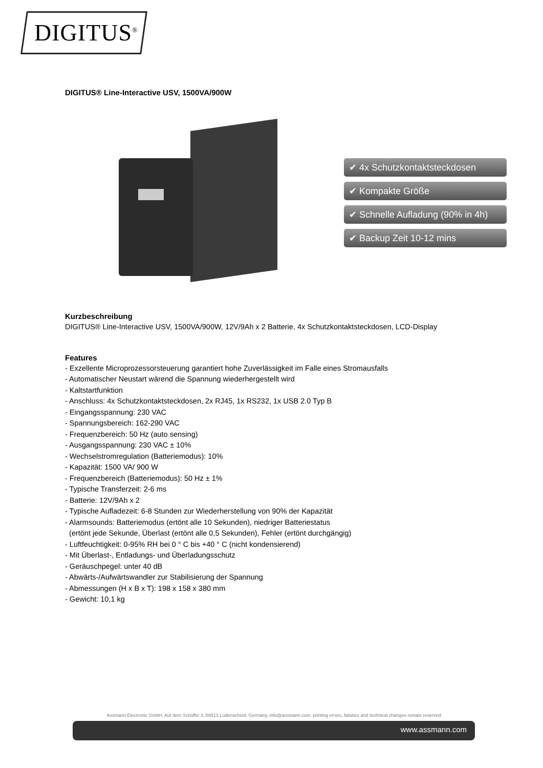DIGITUS<sup>®</sup>
DIGITUS® Line-Interactive USV, 1500VA/900W
✔ 4x Schutzkontaktsteckdosen
✔ Kompakte Größe
✔ Schnelle Aufladung (90% in 4h)
✔ Backup Zeit 10-12 mins
Kurzbeschreibung
DIGITUS® Line-Interactive USV, 1500VA/900W, 12V/9Ah x 2 Batterie, 4x Schutzkontaktsteckdosen, LCD-Display
Features
- Exzellente Microprozessorsteuerung garantiert hohe Zuverlässigkeit im Falle eines Stromausfalls
- Automatischer Neustart wärend die Spannung wiederhergestellt wird
- Kaltstartfunktion
- Anschluss: 4x Schutzkontaktsteckdosen, 2x RJ45, 1x RS232, 1x USB 2.0 Typ B
- Eingangsspannung: 230 VAC
- Spannungsbereich: 162-290 VAC
- Frequenzbereich: 50 Hz (auto sensing)
- Ausgangsspannung: 230 VAC ± 10%
- Wechselstromregulation (Batteriemodus): 10%
- Kapazität: 1500 VA/ 900 W
- Frequenzbereich (Batteriemodus): 50 Hz ± 1%
- Typische Transferzeit: 2-6 ms
- Batterie: 12V/9Ah x 2
- Typische Aufladezeit: 6-8 Stunden zur Wiederherstellung von 90% der Kapazität
- Alarmsounds: Batteriemodus (ertönt alle 10 Sekunden), niedriger Batteriestatus
(ertönt jede Sekunde, Überlast (ertönt alle 0,5 Sekunden), Fehler (ertönt durchgängig)
- Luftfeuchtigkeit: 0-95% RH bei 0 ° C bis +40 ° C (nicht kondensierend)
- Mit Überlast-, Entladungs- und Überladungsschutz
- Geräuschpegel: unter 40 dB
- Abwärts-/Aufwärtswandler zur Stabilisierung der Spannung
- Abmessungen (H x B x T): 198 x 158 x 380 mm
- Gewicht: 10,1 kg
Assmann Electronic GmbH, Auf dem Schüffel 3, 58513 Lüdenscheid, Germany, info@assmann.com, printing errors, falsities and technical changes remain reserved
www.assmann.com